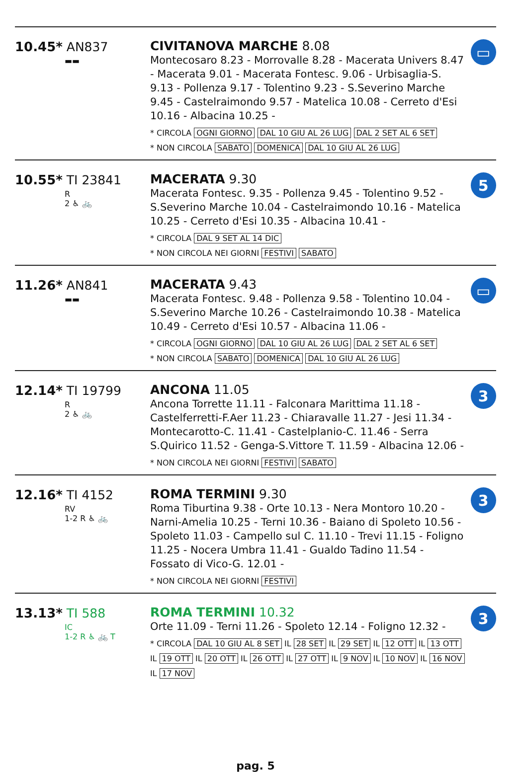10.45* AN837
▬▬
CIVITANOVA MARCHE 8.08
Montecosaro 8.23 - Morrovalle 8.28 - Macerata Univers 8.47 - Macerata 9.01 - Macerata Fontesc. 9.06 - Urbisaglia-S. 9.13 - Pollenza 9.17 - Tolentino 9.23 - S.Severino Marche 9.45 - Castelraimondo 9.57 - Matelica 10.08 - Cerreto d'Esi 10.16 - Albacina 10.25 -
* CIRCOLA OGNI GIORNO DAL 10 GIU AL 26 LUG DAL 2 SET AL 6 SET
* NON CIRCOLA SABATO DOMENICA DAL 10 GIU AL 26 LUG
▭
10.55* TI 23841
R
2 ♿ 🚲
MACERATA 9.30
Macerata Fontesc. 9.35 - Pollenza 9.45 - Tolentino 9.52 - S.Severino Marche 10.04 - Castelraimondo 10.16 - Matelica 10.25 - Cerreto d'Esi 10.35 - Albacina 10.41 -
* CIRCOLA DAL 9 SET AL 14 DIC
* NON CIRCOLA NEI GIORNI FESTIVI SABATO
5
11.26* AN841
▬▬
MACERATA 9.43
Macerata Fontesc. 9.48 - Pollenza 9.58 - Tolentino 10.04 - S.Severino Marche 10.26 - Castelraimondo 10.38 - Matelica 10.49 - Cerreto d'Esi 10.57 - Albacina 11.06 -
* CIRCOLA OGNI GIORNO DAL 10 GIU AL 26 LUG DAL 2 SET AL 6 SET
* NON CIRCOLA SABATO DOMENICA DAL 10 GIU AL 26 LUG
▭
12.14* TI 19799
R
2 ♿ 🚲
ANCONA 11.05
Ancona Torrette 11.11 - Falconara Marittima 11.18 - Castelferretti-F.Aer 11.23 - Chiaravalle 11.27 - Jesi 11.34 - Montecarotto-C. 11.41 - Castelplanio-C. 11.46 - Serra S.Quirico 11.52 - Genga-S.Vittore T. 11.59 - Albacina 12.06 -
* NON CIRCOLA NEI GIORNI FESTIVI SABATO
3
12.16* TI 4152
RV
1-2 R ♿ 🚲
ROMA TERMINI 9.30
Roma Tiburtina 9.38 - Orte 10.13 - Nera Montoro 10.20 - Narni-Amelia 10.25 - Terni 10.36 - Baiano di Spoleto 10.56 - Spoleto 11.03 - Campello sul C. 11.10 - Trevi 11.15 - Foligno 11.25 - Nocera Umbra 11.41 - Gualdo Tadino 11.54 - Fossato di Vico-G. 12.01 -
* NON CIRCOLA NEI GIORNI FESTIVI
3
13.13* TI 588
IC
1-2 R ♿ 🚲 T
ROMA TERMINI 10.32
Orte 11.09 - Terni 11.26 - Spoleto 12.14 - Foligno 12.32 -
* CIRCOLA DAL 10 GIU AL 8 SET IL 28 SET IL 29 SET IL 12 OTT IL 13 OTT IL 19 OTT IL 20 OTT IL 26 OTT IL 27 OTT IL 9 NOV IL 10 NOV IL 16 NOV IL 17 NOV
3
pag. 5